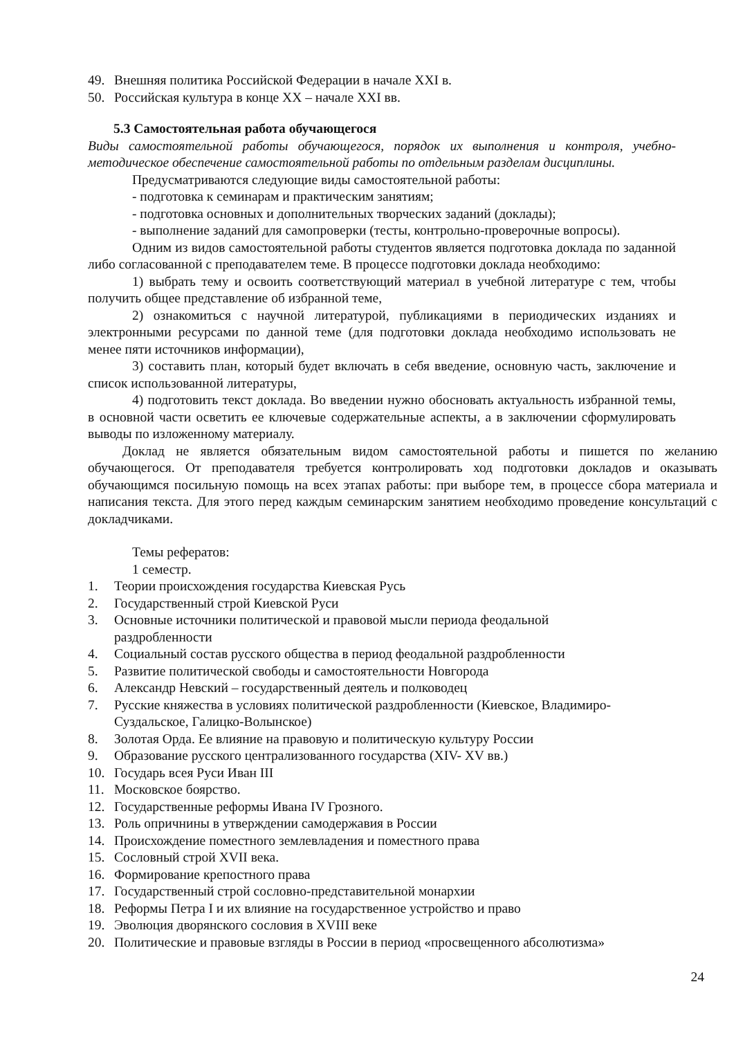49. Внешняя политика Российской Федерации в начале XXI в.
50. Российская культура в конце XX – начале XXI вв.
5.3 Самостоятельная работа обучающегося
Виды самостоятельной работы обучающегося, порядок их выполнения и контроля, учебно-методическое обеспечение самостоятельной работы по отдельным разделам дисциплины.
Предусматриваются следующие виды самостоятельной работы:
- подготовка к семинарам и практическим занятиям;
- подготовка основных и дополнительных творческих заданий (доклады);
- выполнение заданий для самопроверки (тесты, контрольно-проверочные вопросы).
Одним из видов самостоятельной работы студентов является подготовка доклада по заданной либо согласованной с преподавателем теме. В процессе подготовки доклада необходимо:
1) выбрать тему и освоить соответствующий материал в учебной литературе с тем, чтобы получить общее представление об избранной теме,
2) ознакомиться с научной литературой, публикациями в периодических изданиях и электронными ресурсами по данной теме (для подготовки доклада необходимо использовать не менее пяти источников информации),
3) составить план, который будет включать в себя введение, основную часть, заключение и список использованной литературы,
4) подготовить текст доклада. Во введении нужно обосновать актуальность избранной темы, в основной части осветить ее ключевые содержательные аспекты, а в заключении сформулировать выводы по изложенному материалу.
Доклад не является обязательным видом самостоятельной работы и пишется по желанию обучающегося. От преподавателя требуется контролировать ход подготовки докладов и оказывать обучающимся посильную помощь на всех этапах работы: при выборе тем, в процессе сбора материала и написания текста. Для этого перед каждым семинарским занятием необходимо проведение консультаций с докладчиками.
Темы рефератов:
1 семестр.
1. Теории происхождения государства Киевская Русь
2. Государственный строй Киевской Руси
3. Основные источники политической и правовой мысли периода феодальной
раздробленности
4. Социальный состав русского общества в период феодальной раздробленности
5. Развитие политической свободы и самостоятельности Новгорода
6. Александр Невский – государственный деятель и полководец
7. Русские княжества в условиях политической раздробленности (Киевское, Владимиро-Суздальское, Галицко-Волынское)
8. Золотая Орда. Ее влияние на правовую и политическую культуру России
9. Образование русского централизованного государства (XIV- XV вв.)
10. Государь всея Руси Иван III
11. Московское боярство.
12. Государственные реформы Ивана IV Грозного.
13. Роль опричнины в утверждении самодержавия в России
14. Происхождение поместного землевладения и поместного права
15. Сословный строй XVII века.
16. Формирование крепостного права
17. Государственный строй сословно-представительной монархии
18. Реформы Петра I и их влияние на государственное устройство и право
19. Эволюция дворянского сословия в XVIII веке
20. Политические и правовые взгляды в России в период «просвещенного абсолютизма»
24